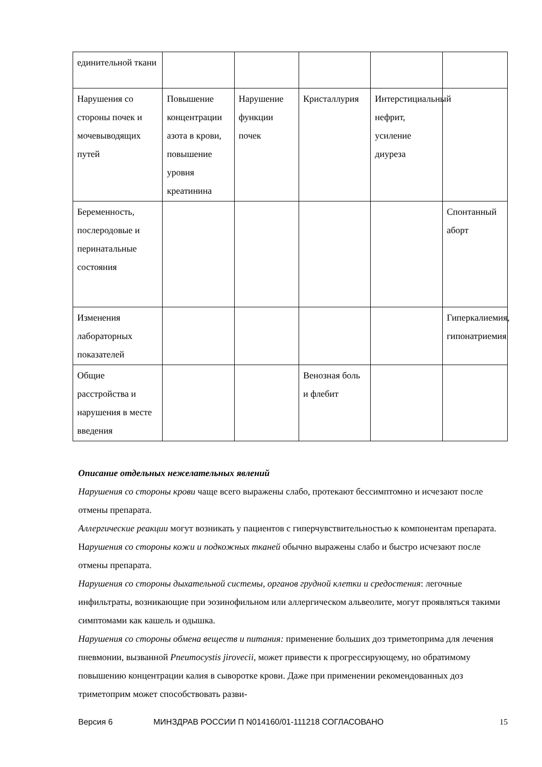| единительной ткани | | | | | |
| Нарушения со стороны почек и мочевыводящих путей | Повышение концентрации азота в крови, повышение уровня креатинина | Нарушение функции почек | Кристаллурия | Интерстициальный нефрит, усиление диуреза | |
| Беременность, послеродовые и перинатальные состояния | | | | | Спонтанный аборт |
| Изменения лабораторных показателей | | | | | Гиперкалиемия, гипонатриемия |
| Общие расстройства и нарушения в месте введения | | | Венозная боль и флебит | | |
Описание отдельных нежелательных явлений
Нарушения со стороны крови чаще всего выражены слабо, протекают бессимптомно и исчезают после отмены препарата.
Аллергические реакции могут возникать у пациентов с гиперчувствительностью к компонентам препарата.
Нарушения со стороны кожи и подкожных тканей обычно выражены слабо и быстро исчезают после отмены препарата.
Нарушения со стороны дыхательной системы, органов грудной клетки и средостения: легочные инфильтраты, возникающие при эозинофильном или аллергическом альвеолите, могут проявляться такими симптомами как кашель и одышка.
Нарушения со стороны обмена веществ и питания: применение больших доз триметоприма для лечения пневмонии, вызванной Pneumocystis jirovecii, может привести к прогрессирующему, но обратимому повышению концентрации калия в сыворотке крови. Даже при применении рекомендованных доз триметоприм может способствовать разви-
Версия 6 МИНЗДРАВ РОССИИ П N014160/01-111218 СОГЛАСОВАНО 15